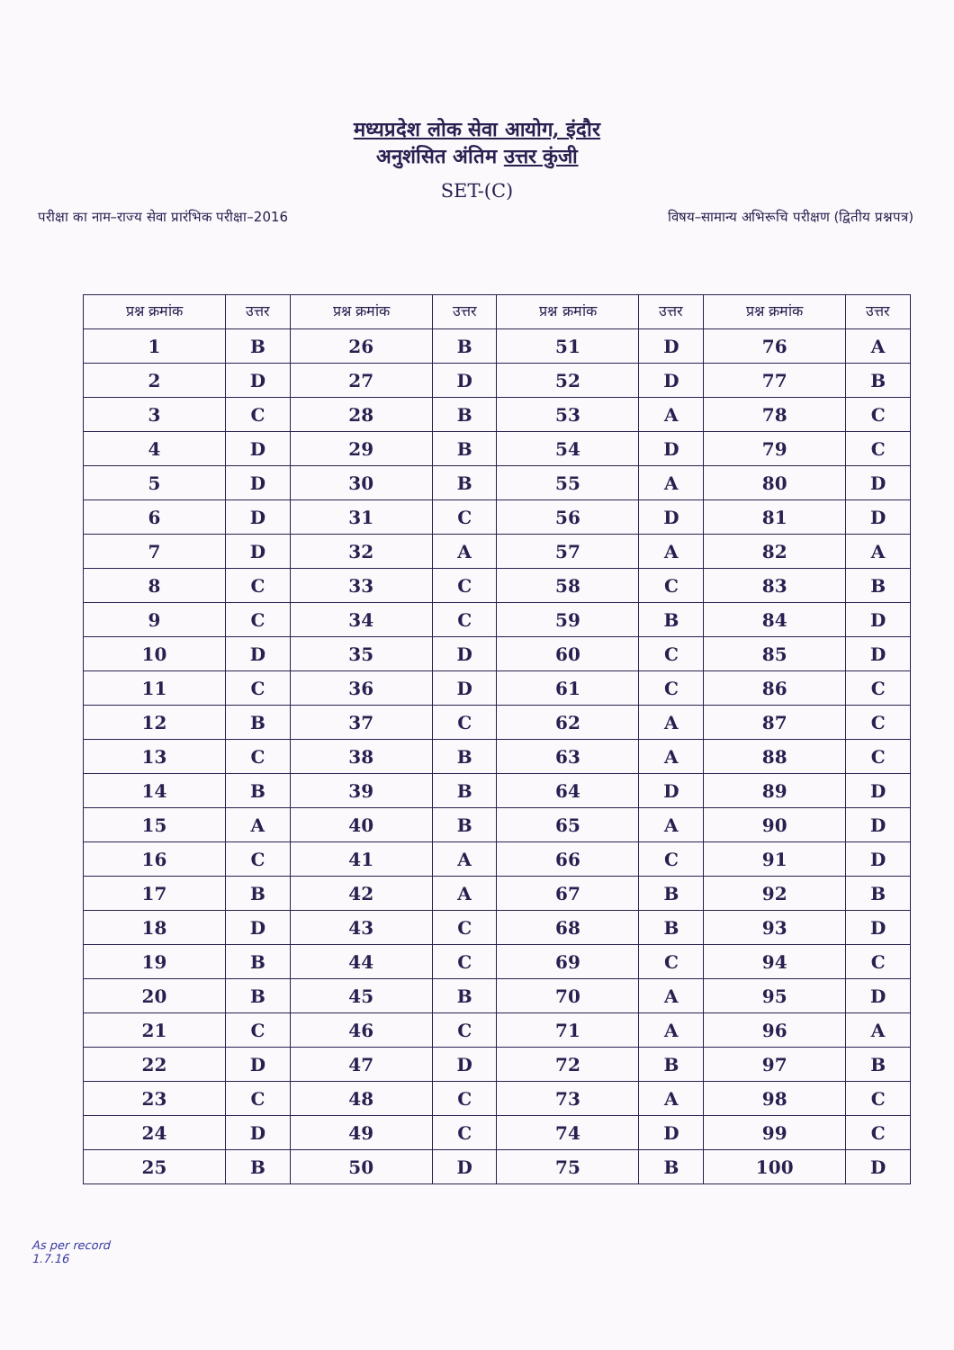मध्यप्रदेश लोक सेवा आयोग, इंदौर
अनुशंसित अंतिम उत्तर कुंजी
SET-(C)
परीक्षा का नाम–राज्य सेवा प्रारंभिक परीक्षा–2016
विषय–सामान्य अभिरूचि परीक्षण (द्वितीय प्रश्नपत्र)
| प्रश्न क्रमांक | उत्तर | प्रश्न क्रमांक | उत्तर | प्रश्न क्रमांक | उत्तर | प्रश्न क्रमांक | उत्तर |
| --- | --- | --- | --- | --- | --- | --- | --- |
| 1 | B | 26 | B | 51 | D | 76 | A |
| 2 | D | 27 | D | 52 | D | 77 | B |
| 3 | C | 28 | B | 53 | A | 78 | C |
| 4 | D | 29 | B | 54 | D | 79 | C |
| 5 | D | 30 | B | 55 | A | 80 | D |
| 6 | D | 31 | C | 56 | D | 81 | D |
| 7 | D | 32 | A | 57 | A | 82 | A |
| 8 | C | 33 | C | 58 | C | 83 | B |
| 9 | C | 34 | C | 59 | B | 84 | D |
| 10 | D | 35 | D | 60 | C | 85 | D |
| 11 | C | 36 | D | 61 | C | 86 | C |
| 12 | B | 37 | C | 62 | A | 87 | C |
| 13 | C | 38 | B | 63 | A | 88 | C |
| 14 | B | 39 | B | 64 | D | 89 | D |
| 15 | A | 40 | B | 65 | A | 90 | D |
| 16 | C | 41 | A | 66 | C | 91 | D |
| 17 | B | 42 | A | 67 | B | 92 | B |
| 18 | D | 43 | C | 68 | B | 93 | D |
| 19 | B | 44 | C | 69 | C | 94 | C |
| 20 | B | 45 | B | 70 | A | 95 | D |
| 21 | C | 46 | C | 71 | A | 96 | A |
| 22 | D | 47 | D | 72 | B | 97 | B |
| 23 | C | 48 | C | 73 | A | 98 | C |
| 24 | D | 49 | C | 74 | D | 99 | C |
| 25 | B | 50 | D | 75 | B | 100 | D |
As per record
1.7.16